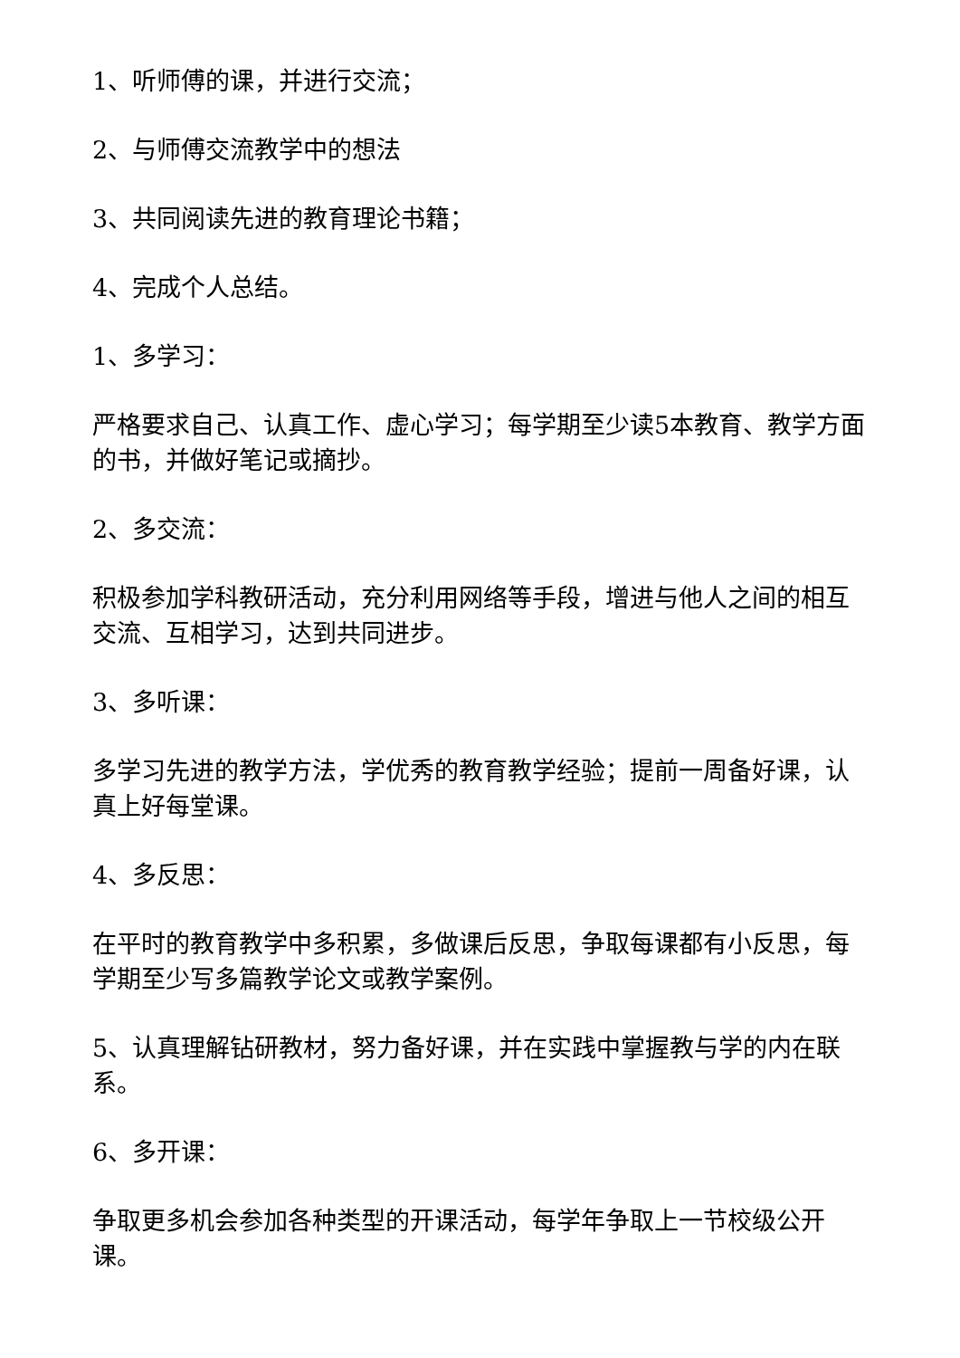1、听师傅的课，并进行交流；
2、与师傅交流教学中的想法
3、共同阅读先进的教育理论书籍；
4、完成个人总结。
1、多学习：
严格要求自己、认真工作、虚心学习；每学期至少读5本教育、教学方面的书，并做好笔记或摘抄。
2、多交流：
积极参加学科教研活动，充分利用网络等手段，增进与他人之间的相互交流、互相学习，达到共同进步。
3、多听课：
多学习先进的教学方法，学优秀的教育教学经验；提前一周备好课，认真上好每堂课。
4、多反思：
在平时的教育教学中多积累，多做课后反思，争取每课都有小反思，每学期至少写多篇教学论文或教学案例。
5、认真理解钻研教材，努力备好课，并在实践中掌握教与学的内在联系。
6、多开课：
争取更多机会参加各种类型的开课活动，每学年争取上一节校级公开课。